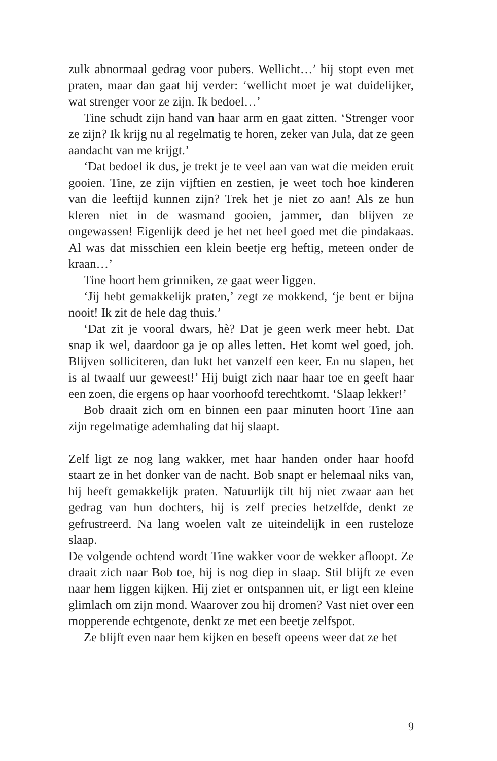zulk abnormaal gedrag voor pubers. Wellicht…’ hij stopt even met praten, maar dan gaat hij verder: ‘wellicht moet je wat duidelijker, wat strenger voor ze zijn. Ik bedoel…’
Tine schudt zijn hand van haar arm en gaat zitten. ‘Strenger voor ze zijn? Ik krijg nu al regelmatig te horen, zeker van Jula, dat ze geen aandacht van me krijgt.’
‘Dat bedoel ik dus, je trekt je te veel aan van wat die meiden eruit gooien. Tine, ze zijn vijftien en zestien, je weet toch hoe kinderen van die leeftijd kunnen zijn? Trek het je niet zo aan! Als ze hun kleren niet in de wasmand gooien, jammer, dan blijven ze ongewassen! Eigenlijk deed je het net heel goed met die pindakaas. Al was dat misschien een klein beetje erg heftig, meteen onder de kraan…’
Tine hoort hem grinniken, ze gaat weer liggen.
‘Jij hebt gemakkelijk praten,’ zegt ze mokkend, ‘je bent er bijna nooit! Ik zit de hele dag thuis.’
‘Dat zit je vooral dwars, hè? Dat je geen werk meer hebt. Dat snap ik wel, daardoor ga je op alles letten. Het komt wel goed, joh. Blijven solliciteren, dan lukt het vanzelf een keer. En nu slapen, het is al twaalf uur geweest!’ Hij buigt zich naar haar toe en geeft haar een zoen, die ergens op haar voorhoofd terechtkomt. ‘Slaap lekker!’
Bob draait zich om en binnen een paar minuten hoort Tine aan zijn regelmatige ademhaling dat hij slaapt.
Zelf ligt ze nog lang wakker, met haar handen onder haar hoofd staart ze in het donker van de nacht. Bob snapt er helemaal niks van, hij heeft gemakkelijk praten. Natuurlijk tilt hij niet zwaar aan het gedrag van hun dochters, hij is zelf precies hetzelfde, denkt ze gefrustreerd. Na lang woelen valt ze uiteindelijk in een rusteloze slaap.
De volgende ochtend wordt Tine wakker voor de wekker afloopt. Ze draait zich naar Bob toe, hij is nog diep in slaap. Stil blijft ze even naar hem liggen kijken. Hij ziet er ontspannen uit, er ligt een kleine glimlach om zijn mond. Waarover zou hij dromen? Vast niet over een mopperende echtgenote, denkt ze met een beetje zelfspot.
Ze blijft even naar hem kijken en beseft opeens weer dat ze het
9